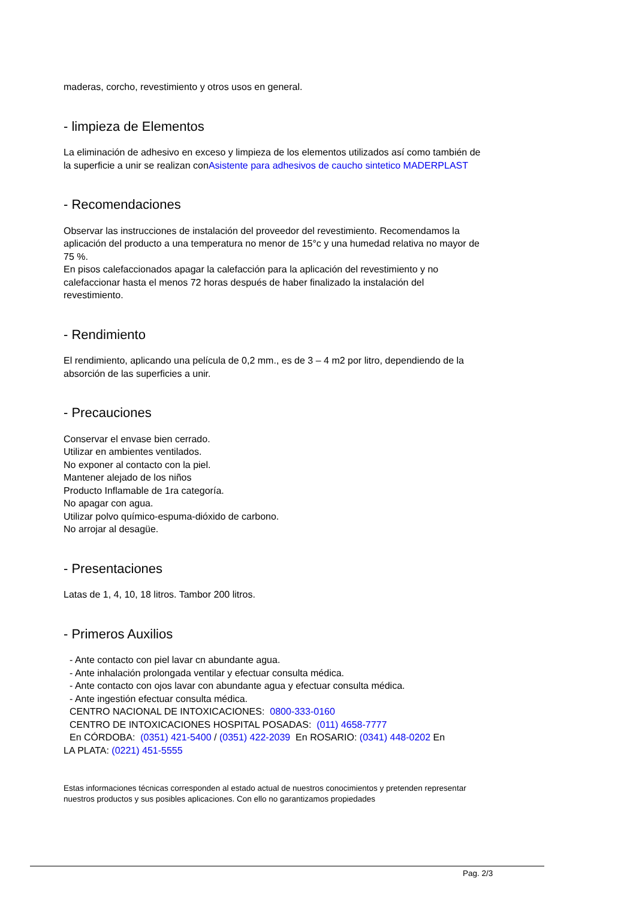maderas, corcho, revestimiento y otros usos en general.
- limpieza de Elementos
La eliminación de adhesivo en exceso y limpieza de los elementos utilizados así como también de la superficie a unir se realizan conAsistente para adhesivos de caucho sintetico MADERPLAST
- Recomendaciones
Observar las instrucciones de instalación del proveedor del revestimiento. Recomendamos la aplicación del producto a una temperatura no menor de 15°c y una humedad relativa no mayor de 75 %.
En pisos calefaccionados apagar la calefacción para la aplicación del revestimiento y no calefaccionar hasta el menos 72 horas después de haber finalizado la instalación del revestimiento.
- Rendimiento
El rendimiento, aplicando una película de 0,2 mm., es de 3 – 4 m2 por litro, dependiendo de la absorción de las superficies a unir.
- Precauciones
Conservar el envase bien cerrado.
Utilizar en ambientes ventilados.
No exponer al contacto con la piel.
Mantener alejado de los niños
Producto Inflamable de 1ra categoría.
No apagar con agua.
Utilizar polvo químico-espuma-dióxido de carbono.
No arrojar al desagüe.
- Presentaciones
Latas de 1, 4, 10, 18 litros. Tambor 200 litros.
- Primeros Auxilios
- Ante contacto con piel lavar cn abundante agua.
- Ante inhalación prolongada ventilar y efectuar consulta médica.
- Ante contacto con ojos lavar con abundante agua y efectuar consulta médica.
- Ante ingestión efectuar consulta médica.
CENTRO NACIONAL DE INTOXICACIONES: 0800-333-0160
CENTRO DE INTOXICACIONES HOSPITAL POSADAS: (011) 4658-7777
En CÓRDOBA: (0351) 421-5400 / (0351) 422-2039 En ROSARIO: (0341) 448-0202 En
LA PLATA: (0221) 451-5555
Estas informaciones técnicas corresponden al estado actual de nuestros conocimientos y pretenden representar nuestros productos y sus posibles aplicaciones. Con ello no garantizamos propiedades
Pag. 2/3